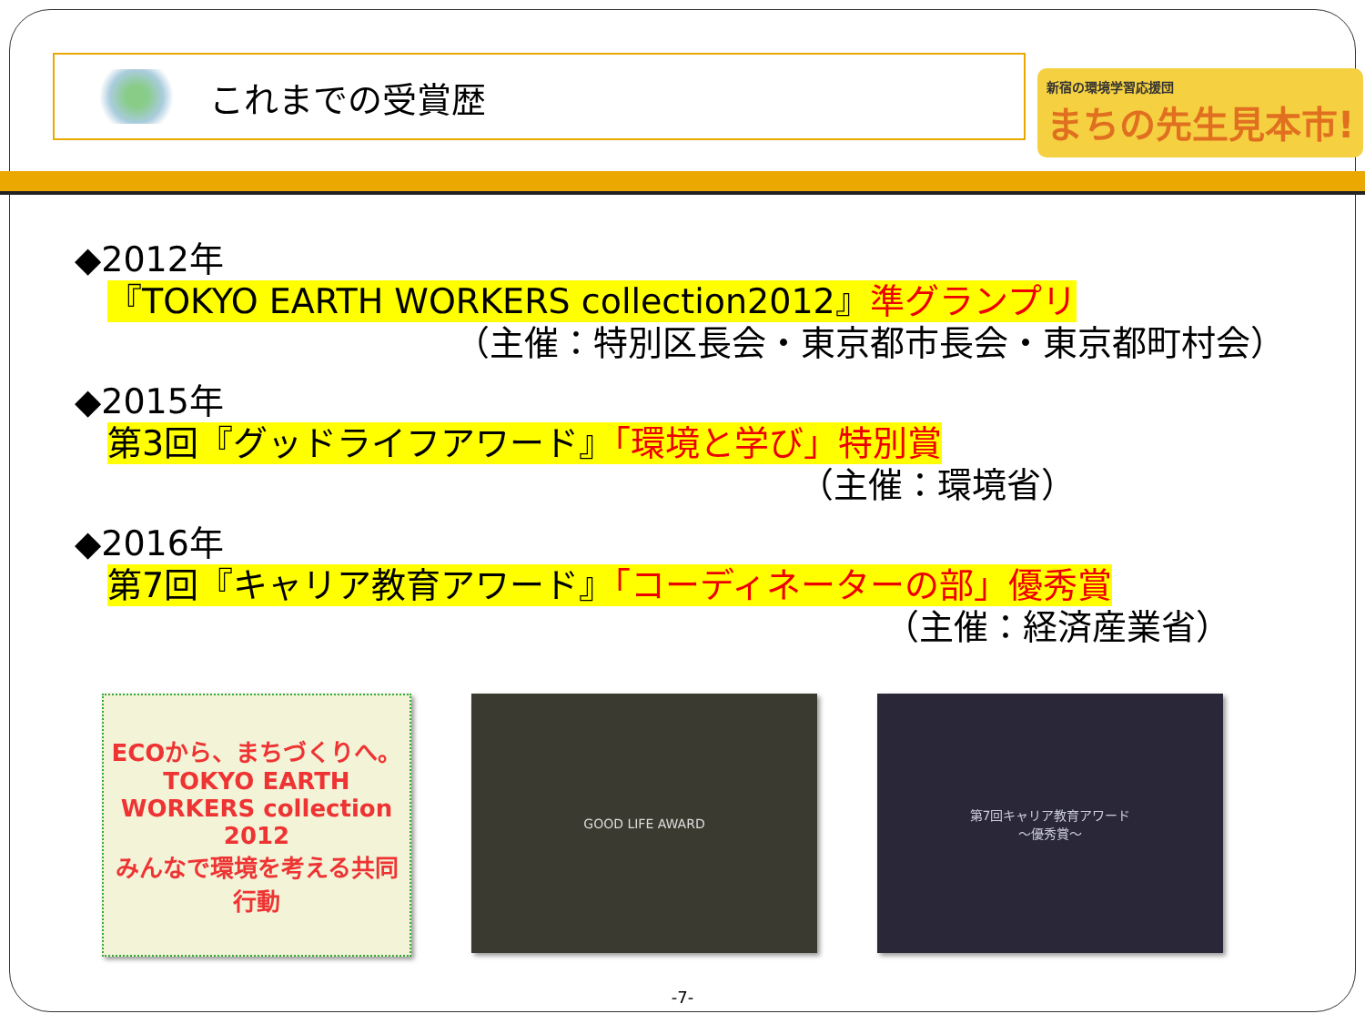これまでの受賞歴
新宿の環境学習応援団
まちの先生見本市!
◆2012年
『TOKYO EARTH WORKERS collection2012』準グランプリ
（主催：特別区長会・東京都市長会・東京都町村会）
◆2015年
第3回『グッドライフアワード』「環境と学び」特別賞
（主催：環境省）
◆2016年
第7回『キャリア教育アワード』「コーディネーターの部」優秀賞
（主催：経済産業省）
ECOから、まちづくりへ。
TOKYO EARTH WORKERS collection 2012
みんなで環境を考える共同行動
GOOD LIFE AWARD 第7回キャリア教育アワード
〜優秀賞〜
-7-